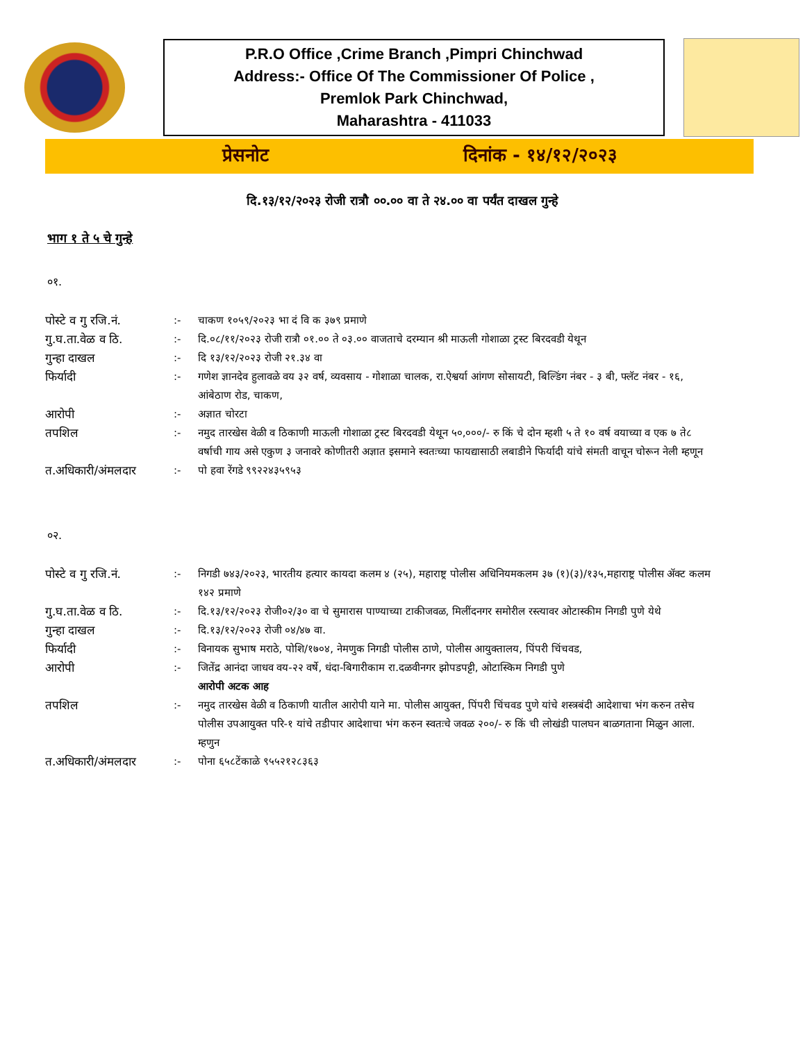P.R.O Office ,Crime Branch ,Pimpri Chinchwad
Address:- Office Of The Commissioner Of Police ,
Premlok Park Chinchwad,
Maharashtra - 411033
प्रेसनोट दिनांक - १४/१२/२०२३
दि.१३/१२/२०२३ रोजी रात्रौ ००.०० वा ते २४.०० वा पर्यंत दाखल गुन्हे
भाग १ ते ५ चे गुन्हे
०१.
| पोस्टे व गु रजि.नं. | :- | चाकण १०५९/२०२३ भा दं वि क ३७९ प्रमाणे |
| गु.घ.ता.वेळ व ठि. | :- | दि.०८/११/२०२३ रोजी रात्रौ ०१.०० ते ०३.०० वाजताचे दरम्यान श्री माऊली गोशाळा ट्रस्ट बिरदवडी येथून |
| गुन्हा दाखल | :- | दि १३/१२/२०२३ रोजी २१.३४ वा |
| फिर्यादी | :- | गणेश ज्ञानदेव हुलावळे वय ३२ वर्ष, व्यवसाय - गोशाळा चालक, रा.ऐश्वर्या आंगण सोसायटी, बिल्डिंग नंबर - ३ बी, फ्लॅट नंबर - १६, आंबेठाण रोड, चाकण, |
| आरोपी | :- | अज्ञात चोरटा |
| तपशिल | :- | नमुद तारखेस वेळी व ठिकाणी माऊली गोशाळा ट्रस्ट बिरदवडी येथून ५०,०००/- रु किं चे दोन म्हशी ५ ते १० वर्ष वयाच्या व एक ७ ते८ वर्षाची गाय असे एकुण ३ जनावरे कोणीतरी अज्ञात इसमाने स्वतःच्या फायद्यासाठी लबाडीने फिर्यादी यांचे संमती वाचून चोरून नेली म्हणून |
| त.अधिकारी/अंमलदार | :- | पो हवा रेंगडे ९९२२४३५९५३ |
०२.
| पोस्टे व गु रजि.नं. | :- | निगडी ७४३/२०२३, भारतीय हत्यार कायदा कलम ४ (२५), महाराष्ट्र पोलीस अधिनियमकलम ३७ (१)(३)/१३५,महाराष्ट्र पोलीस ॲक्ट कलम १४२ प्रमाणे |
| गु.घ.ता.वेळ व ठि. | :- | दि.१३/१२/२०२३ रोजी०२/३० वा चे सुमारास पाण्याच्या टाकीजवळ, मिलींदनगर समोरील रस्त्यावर ओटास्कीम निगडी पुणे येथे |
| गुन्हा दाखल | :- | दि.१३/१२/२०२३ रोजी ०४/४७ वा. |
| फिर्यादी | :- | विनायक सुभाष मराठे, पोशि/१७०४, नेमणुक निगडी पोलीस ठाणे, पोलीस आयुक्तालय, पिंपरी चिंचवड, |
| आरोपी | :- | जितेंद्र आनंदा जाधव वय-२२ वर्षे, धंदा-बिगारीकाम रा.दळवीनगर झोपडपट्टी, ओटास्किम निगडी पुणे आरोपी अटक आह |
| तपशिल | :- | नमुद तारखेस वेळी व ठिकाणी यातील आरोपी याने मा. पोलीस आयुक्त, पिंपरी चिंचवड पुणे यांचे शस्त्रबंदी आदेशाचा भंग करुन तसेच पोलीस उपआयुक्त परि-१ यांचे तडीपार आदेशाचा भंग करुन स्वतःचे जवळ २००/- रु किं ची लोखंडी पालघन बाळगताना मिळुन आला. म्हणुन |
| त.अधिकारी/अंमलदार | :- | पोना ६५८टेंकाळे ९५५२१२८३६३ |